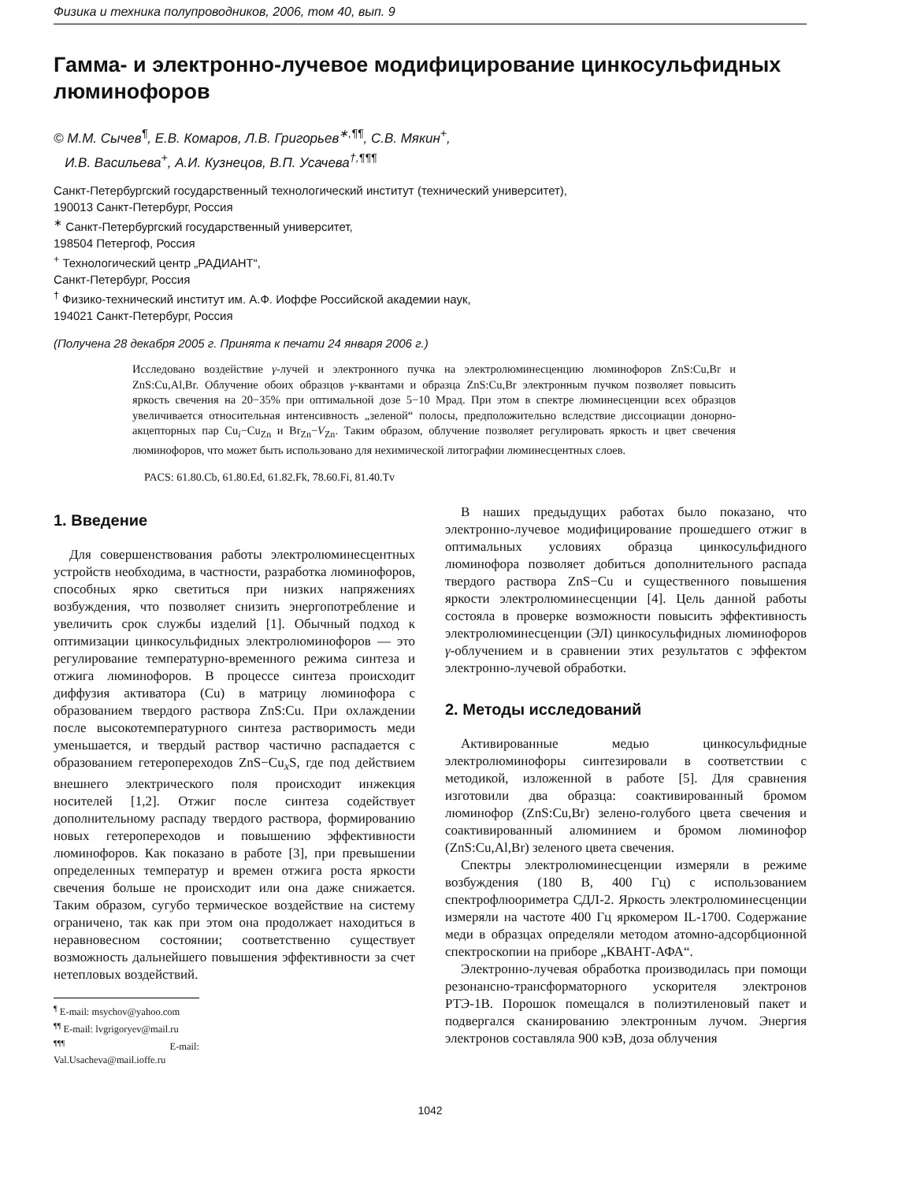Физика и техника полупроводников, 2006, том 40, вып. 9
Гамма- и электронно-лучевое модифицирование цинкосульфидных люминофоров
© М.М. Сычев<sup>¶</sup>, Е.В. Комаров, Л.В. Григорьев<sup>∗,¶¶</sup>, С.В. Мякин<sup>+</sup>,
И.В. Васильева<sup>+</sup>, А.И. Кузнецов, В.П. Усачева<sup>†,¶¶¶</sup>
Санкт-Петербургский государственный технологический институт (технический университет),
190013 Санкт-Петербург, Россия
<sup>∗</sup> Санкт-Петербургский государственный университет,
198504 Петергоф, Россия
<sup>+</sup> Технологический центр „РАДИАНТ“,
Санкт-Петербург, Россия
<sup>†</sup> Физико-технический институт им. А.Ф. Иоффе Российской академии наук,
194021 Санкт-Петербург, Россия
(Получена 28 декабря 2005 г. Принята к печати 24 января 2006 г.)
Исследовано воздействие γ-лучей и электронного пучка на электролюминесценцию люминофоров ZnS:Cu,Br и ZnS:Cu,Al,Br. Облучение обоих образцов γ-квантами и образца ZnS:Cu,Br электронным пучком позволяет повысить яркость свечения на 20−35% при оптимальной дозе 5−10 Мрад. При этом в спектре люминесценции всех образцов увеличивается относительная интенсивность „зеленой“ полосы, предположительно вследствие диссоциации донорно-акцепторных пар Cu<sub>i</sub>−Cu<sub>Zn</sub> и Br<sub>Zn</sub>−V<sub>Zn</sub>. Таким образом, облучение позволяет регулировать яркость и цвет свечения люминофоров, что может быть использовано для нехимической литографии люминесцентных слоев.
PACS: 61.80.Cb, 61.80.Ed, 61.82.Fk, 78.60.Fi, 81.40.Tv
1. Введение
Для совершенствования работы электролюминесцентных устройств необходима, в частности, разработка люминофоров, способных ярко светиться при низких напряжениях возбуждения, что позволяет снизить энергопотребление и увеличить срок службы изделий [1]. Обычный подход к оптимизации цинкосульфидных электролюминофоров — это регулирование температурно-временного режима синтеза и отжига люминофоров. В процессе синтеза происходит диффузия активатора (Cu) в матрицу люминофора с образованием твердого раствора ZnS:Cu. При охлаждении после высокотемпературного синтеза растворимость меди уменьшается, и твердый раствор частично распадается с образованием гетеропереходов ZnS−Cu<sub>x</sub>S, где под действием внешнего электрического поля происходит инжекция носителей [1,2]. Отжиг после синтеза содействует дополнительному распаду твердого раствора, формированию новых гетеропереходов и повышению эффективности люминофоров. Как показано в работе [3], при превышении определенных температур и времен отжига роста яркости свечения больше не происходит или она даже снижается. Таким образом, сугубо термическое воздействие на систему ограничено, так как при этом она продолжает находиться в неравновесном состоянии; соответственно существует возможность дальнейшего повышения эффективности за счет нетепловых воздействий.
<sup>¶</sup> E-mail: msychov@yahoo.com
<sup>¶¶</sup> E-mail: lvgrigoryev@mail.ru
<sup>¶¶¶</sup> E-mail: Val.Usacheva@mail.ioffe.ru
В наших предыдущих работах было показано, что электронно-лучевое модифицирование прошедшего отжиг в оптимальных условиях образца цинкосульфидного люминофора позволяет добиться дополнительного распада твердого раствора ZnS−Cu и существенного повышения яркости электролюминесценции [4]. Цель данной работы состояла в проверке возможности повысить эффективность электролюминесценции (ЭЛ) цинкосульфидных люминофоров γ-облучением и в сравнении этих результатов с эффектом электронно-лучевой обработки.
2. Методы исследований
Активированные медью цинкосульфидные электролюминофоры синтезировали в соответствии с методикой, изложенной в работе [5]. Для сравнения изготовили два образца: соактивированный бромом люминофор (ZnS:Cu,Br) зелено-голубого цвета свечения и соактивированный алюминием и бромом люминофор (ZnS:Cu,Al,Br) зеленого цвета свечения.
Спектры электролюминесценции измеряли в режиме возбуждения (180 В, 400 Гц) с использованием спектрофлюориметра СДЛ-2. Яркость электролюминесценции измеряли на частоте 400 Гц яркомером IL-1700. Содержание меди в образцах определяли методом атомно-адсорбционной спектроскопии на приборе „КВАНТ-АФА“.
Электронно-лучевая обработка производилась при помощи резонансно-трансформаторного ускорителя электронов РТЭ-1В. Порошок помещался в полиэтиленовый пакет и подвергался сканированию электронным лучом. Энергия электронов составляла 900 кэВ, доза облучения
1042